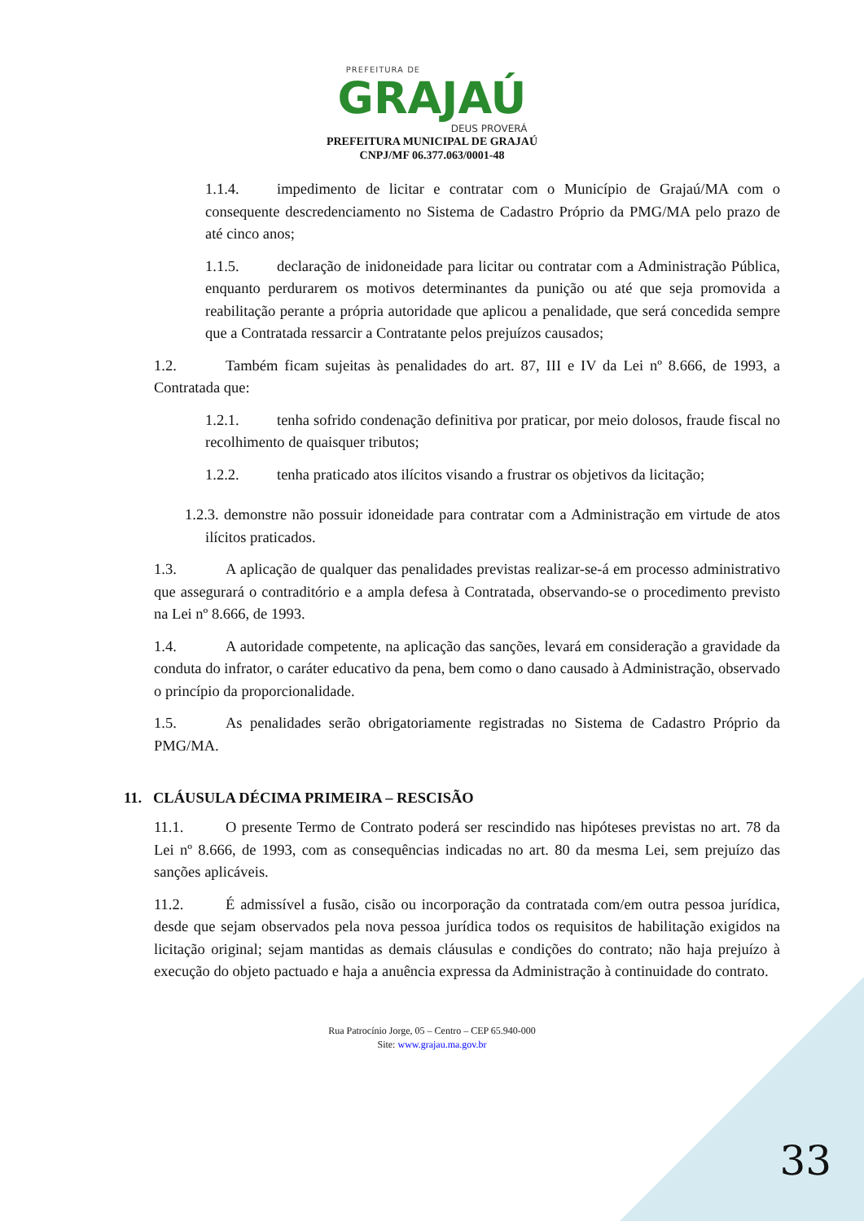PREFEITURA DE
GRAJAÚ
DEUS PROVERÁ
PREFEITURA MUNICIPAL DE GRAJAÚ
CNPJ/MF 06.377.063/0001-48
1.1.4. impedimento de licitar e contratar com o Município de Grajaú/MA com o consequente descredenciamento no Sistema de Cadastro Próprio da PMG/MA pelo prazo de até cinco anos;
1.1.5. declaração de inidoneidade para licitar ou contratar com a Administração Pública, enquanto perdurarem os motivos determinantes da punição ou até que seja promovida a reabilitação perante a própria autoridade que aplicou a penalidade, que será concedida sempre que a Contratada ressarcir a Contratante pelos prejuízos causados;
1.2. Também ficam sujeitas às penalidades do art. 87, III e IV da Lei nº 8.666, de 1993, a Contratada que:
1.2.1. tenha sofrido condenação definitiva por praticar, por meio dolosos, fraude fiscal no recolhimento de quaisquer tributos;
1.2.2. tenha praticado atos ilícitos visando a frustrar os objetivos da licitação;
1.2.3. demonstre não possuir idoneidade para contratar com a Administração em virtude de atos ilícitos praticados.
1.3. A aplicação de qualquer das penalidades previstas realizar-se-á em processo administrativo que assegurará o contraditório e a ampla defesa à Contratada, observando-se o procedimento previsto na Lei nº 8.666, de 1993.
1.4. A autoridade competente, na aplicação das sanções, levará em consideração a gravidade da conduta do infrator, o caráter educativo da pena, bem como o dano causado à Administração, observado o princípio da proporcionalidade.
1.5. As penalidades serão obrigatoriamente registradas no Sistema de Cadastro Próprio da PMG/MA.
11. CLÁUSULA DÉCIMA PRIMEIRA – RESCISÃO
11.1. O presente Termo de Contrato poderá ser rescindido nas hipóteses previstas no art. 78 da Lei nº 8.666, de 1993, com as consequências indicadas no art. 80 da mesma Lei, sem prejuízo das sanções aplicáveis.
11.2. É admissível a fusão, cisão ou incorporação da contratada com/em outra pessoa jurídica, desde que sejam observados pela nova pessoa jurídica todos os requisitos de habilitação exigidos na licitação original; sejam mantidas as demais cláusulas e condições do contrato; não haja prejuízo à execução do objeto pactuado e haja a anuência expressa da Administração à continuidade do contrato.
Rua Patrocínio Jorge, 05 – Centro – CEP 65.940-000
Site: www.grajau.ma.gov.br
33